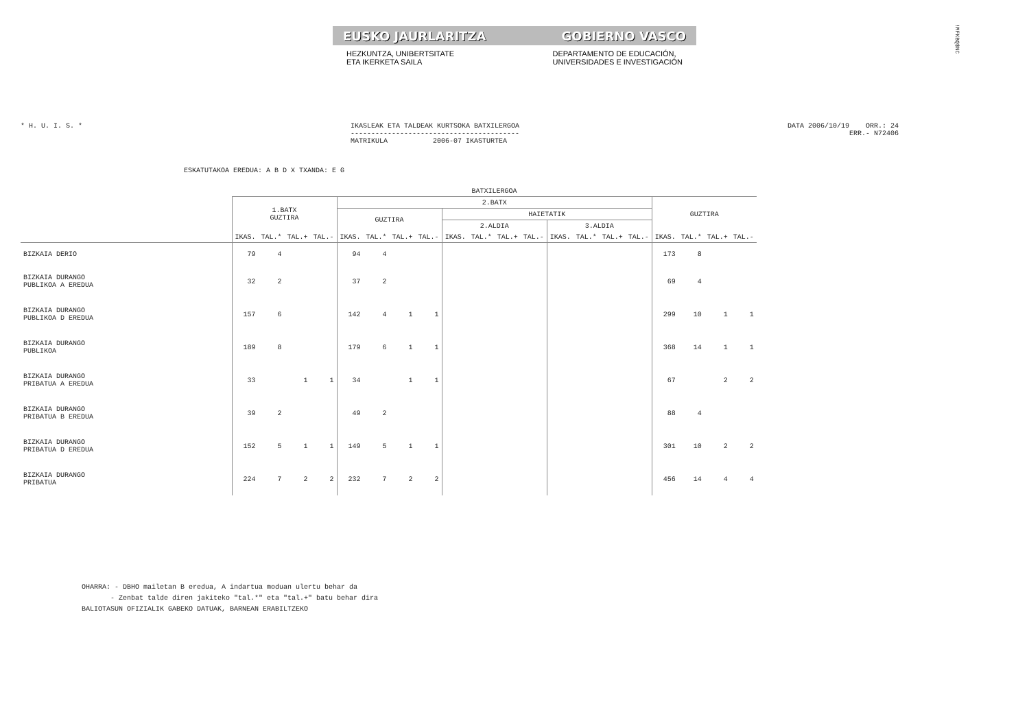EUSKO JAURLARITZA GOBIERNO VASCO
HEZKUNTZA, UNIBERTSITATE
ETA IKERKETA SAILA
DEPARTAMENTO DE EDUCACIÓN,
UNIVERSIDADES E INVESTIGACIÓN
!MFKBQ$NC
* H. U. I. S. * IKASLEAK ETA TALDEAK KURTSOKA BATXILERGOA
-----------------------------------------
MATRIKULA 2006-07 IKASTURTEA
DATA 2006/10/19 ORR.: 24
ERR.- N72406
ESKATUTAKOA EREDUA: A B D X TXANDA: E G
| | BATXILERGOA | | | | | | | | | | | | | | | | | | | |
| --- | --- | --- | --- | --- | --- | --- | --- | --- | --- | --- | --- | --- | --- | --- | --- | --- | --- | --- | --- | --- |
| | 1.BATX GUZTIRA | | | | 2.BATX | | | | | | | | | | | | GUZTIRA | | | |
| | | | | | GUZTIRA | | | | HAIETATIK | | | | | | | | | | | |
| | | | | | | | | | 2.ALDIA | | | | 3.ALDIA | | | | | | | |
| | IKAS. | TAL.* | TAL.+ | TAL.- | IKAS. | TAL.* | TAL.+ | TAL.- | IKAS. | TAL.* | TAL.+ | TAL.- | IKAS. | TAL.* | TAL.+ | TAL.- | IKAS. | TAL.* | TAL.+ | TAL.- |
| BIZKAIA DERIO | 79 | 4 | | | 94 | 4 | | | | | | | | | | | 173 | 8 | | |
| BIZKAIA DURANGO PUBLIKOA A EREDUA | 32 | 2 | | | 37 | 2 | | | | | | | | | | | 69 | 4 | | |
| BIZKAIA DURANGO PUBLIKOA D EREDUA | 157 | 6 | | | 142 | 4 | 1 | 1 | | | | | | | | | 299 | 10 | 1 | 1 |
| BIZKAIA DURANGO PUBLIKOA | 189 | 8 | | | 179 | 6 | 1 | 1 | | | | | | | | | 368 | 14 | 1 | 1 |
| BIZKAIA DURANGO PRIBATUA A EREDUA | 33 | | 1 | 1 | 34 | | 1 | 1 | | | | | | | | | 67 | | 2 | 2 |
| BIZKAIA DURANGO PRIBATUA B EREDUA | 39 | 2 | | | 49 | 2 | | | | | | | | | | | 88 | 4 | | |
| BIZKAIA DURANGO PRIBATUA D EREDUA | 152 | 5 | 1 | 1 | 149 | 5 | 1 | 1 | | | | | | | | | 301 | 10 | 2 | 2 |
| BIZKAIA DURANGO PRIBATUA | 224 | 7 | 2 | 2 | 232 | 7 | 2 | 2 | | | | | | | | | 456 | 14 | 4 | 4 |
OHARRA: - DBHO mailetan B eredua, A indartua moduan ulertu behar da
- Zenbat talde diren jakiteko "tal.*" eta "tal.+" batu behar dira
BALIOTASUN OFIZIALIK GABEKO DATUAK, BARNEAN ERABILTZEKO